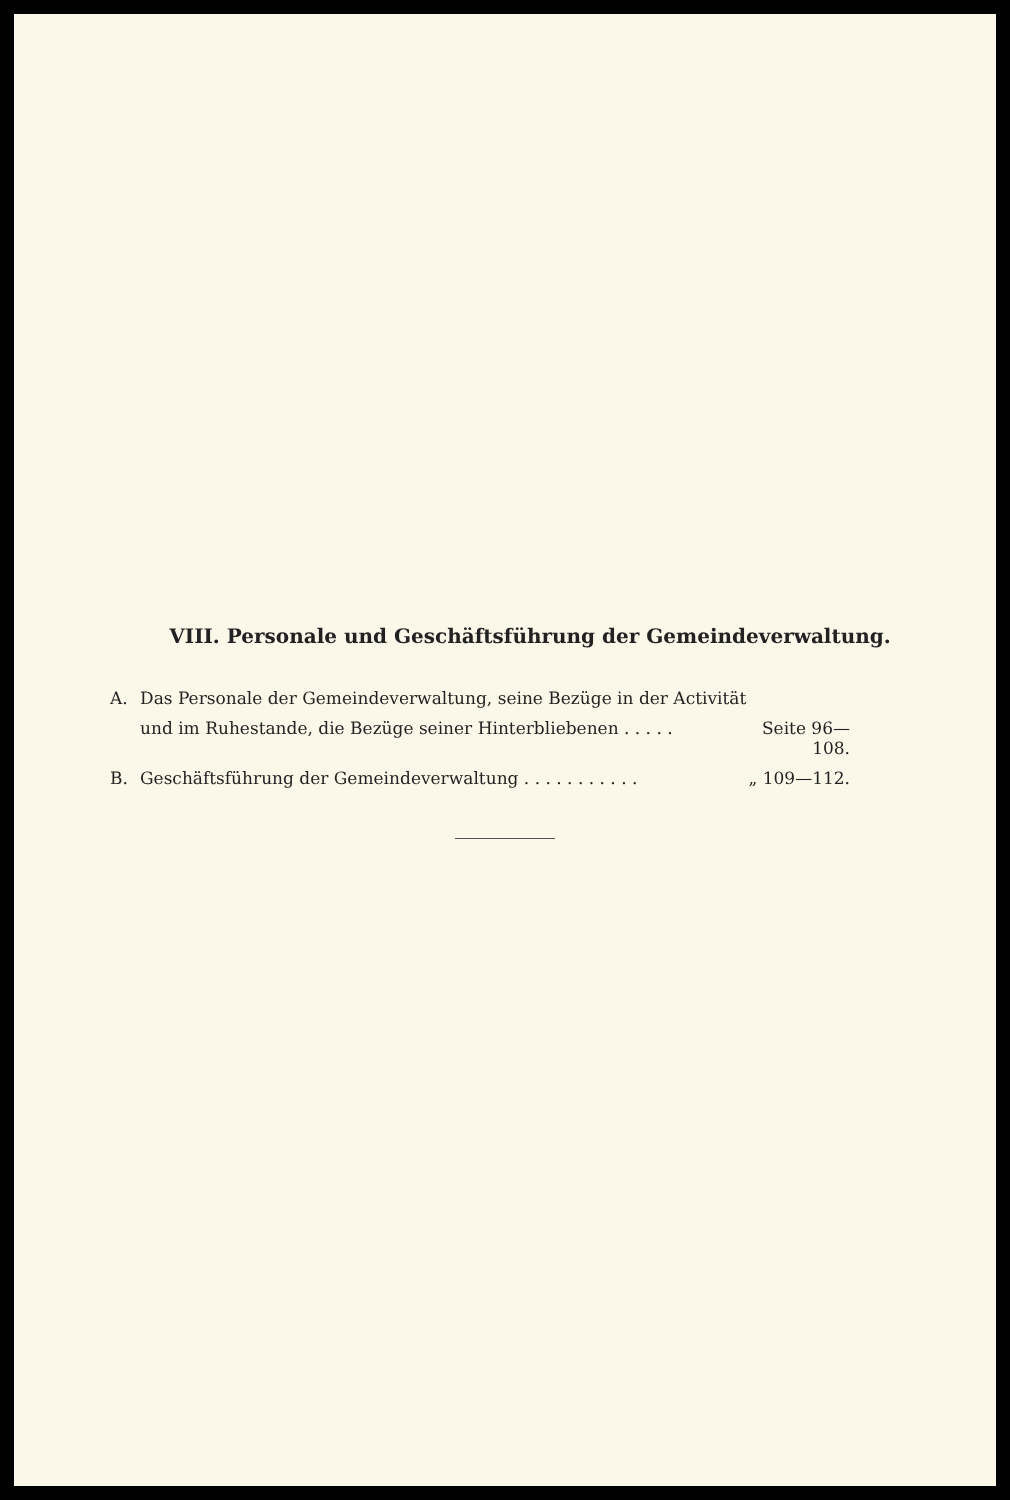VIII. Personale und Geschäftsführung der Gemeindeverwaltung.
A. Das Personale der Gemeindeverwaltung, seine Bezüge in der Activität
und im Ruhestande, die Bezüge seiner Hinterbliebenen . . . . . Seite 96—108.
B. Geschäftsführung der Gemeindeverwaltung . . . . . . . . . . . „ 109—112.